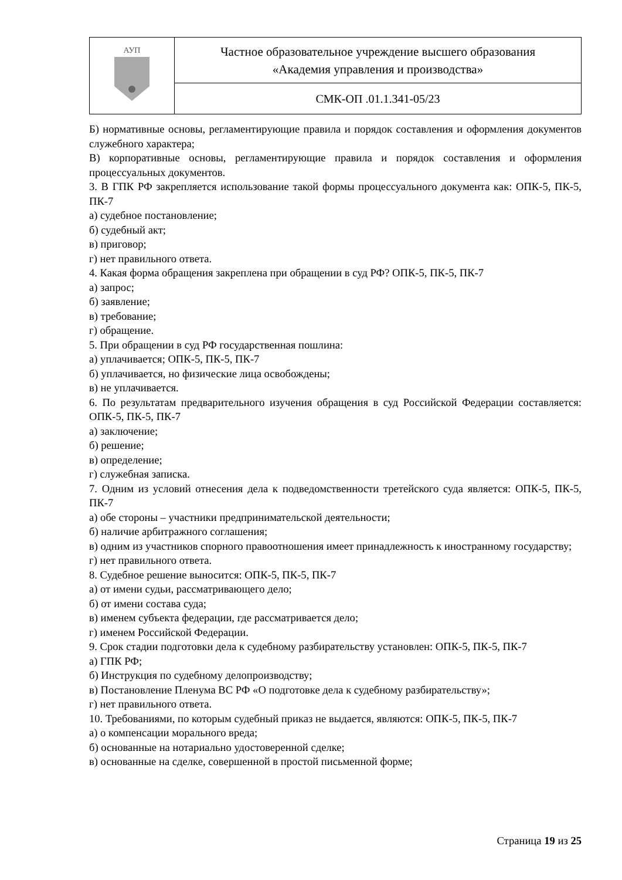| АУП | Частное образовательное учреждение высшего образования «Академия управления и производства» |
| | СМК-ОП .01.1.341-05/23 |
Б) нормативные основы, регламентирующие правила и порядок составления и оформления документов служебного характера;
В) корпоративные основы, регламентирующие правила и порядок составления и оформления процессуальных документов.
3. В ГПК РФ закрепляется использование такой формы процессуального документа как: ОПК-5, ПК-5, ПК-7
а) судебное постановление;
б) судебный акт;
в) приговор;
г) нет правильного ответа.
4. Какая форма обращения закреплена при обращении в суд РФ? ОПК-5, ПК-5, ПК-7
а) запрос;
б) заявление;
в) требование;
г) обращение.
5. При обращении в суд РФ государственная пошлина:
а) уплачивается; ОПК-5, ПК-5, ПК-7
б) уплачивается, но физические лица освобождены;
в) не уплачивается.
6. По результатам предварительного изучения обращения в суд Российской Федерации составляется: ОПК-5, ПК-5, ПК-7
а) заключение;
б) решение;
в) определение;
г) служебная записка.
7. Одним из условий отнесения дела к подведомственности третейского суда является: ОПК-5, ПК-5, ПК-7
а) обе стороны – участники предпринимательской деятельности;
б) наличие арбитражного соглашения;
в) одним из участников спорного правоотношения имеет принадлежность к иностранному государству;
г) нет правильного ответа.
8. Судебное решение выносится: ОПК-5, ПК-5, ПК-7
а) от имени судьи, рассматривающего дело;
б) от имени состава суда;
в) именем субъекта федерации, где рассматривается дело;
г) именем Российской Федерации.
9. Срок стадии подготовки дела к судебному разбирательству установлен: ОПК-5, ПК-5, ПК-7
а) ГПК РФ;
б) Инструкция по судебному делопроизводству;
в) Постановление Пленума ВС РФ «О подготовке дела к судебному разбирательству»;
г) нет правильного ответа.
10. Требованиями, по которым судебный приказ не выдается, являются: ОПК-5, ПК-5, ПК-7
а) о компенсации морального вреда;
б) основанные на нотариально удостоверенной сделке;
в) основанные на сделке, совершенной в простой письменной форме;
Страница 19 из 25